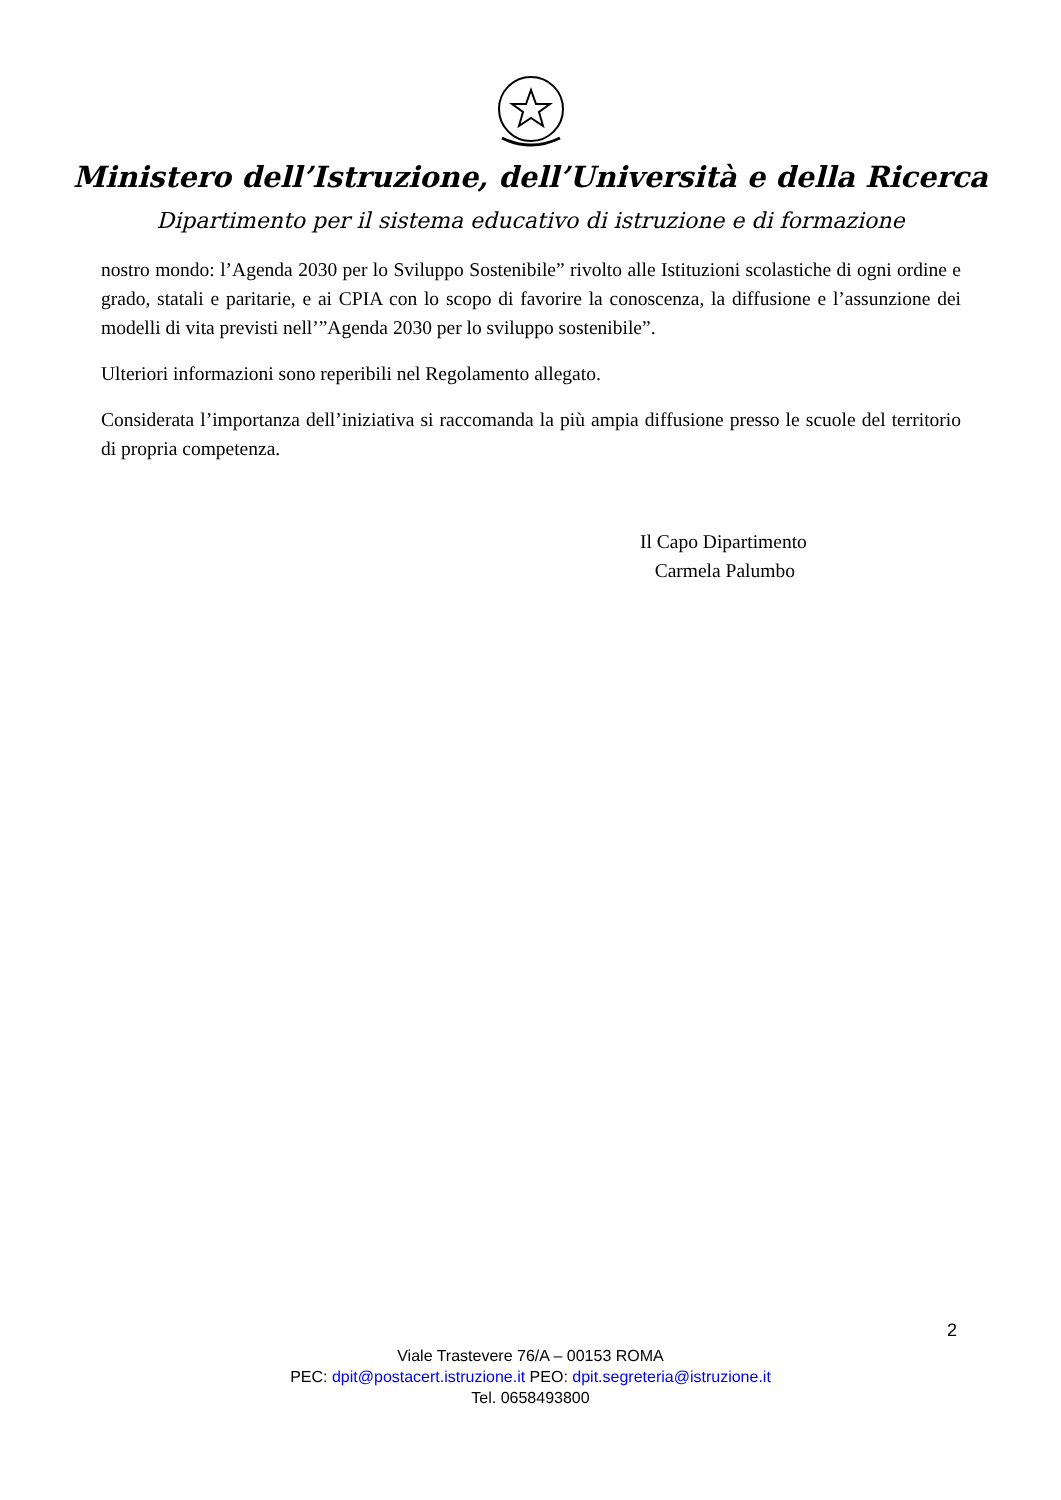Ministero dell’Istruzione, dell’Università e della Ricerca
Dipartimento per il sistema educativo di istruzione e di formazione
nostro mondo: l’Agenda 2030 per lo Sviluppo Sostenibile” rivolto alle Istituzioni scolastiche di ogni ordine e grado, statali e paritarie, e ai CPIA con lo scopo di favorire la conoscenza, la diffusione e l’assunzione dei modelli di vita previsti nell’”Agenda 2030 per lo sviluppo sostenibile”.
Ulteriori informazioni sono reperibili nel Regolamento allegato.
Considerata l’importanza dell’iniziativa si raccomanda la più ampia diffusione presso le scuole del territorio di propria competenza.
Il Capo Dipartimento
Carmela Palumbo
2
Viale Trastevere 76/A – 00153 ROMA
PEC: dpit@postacert.istruzione.it PEO: dpit.segreteria@istruzione.it
Tel. 0658493800